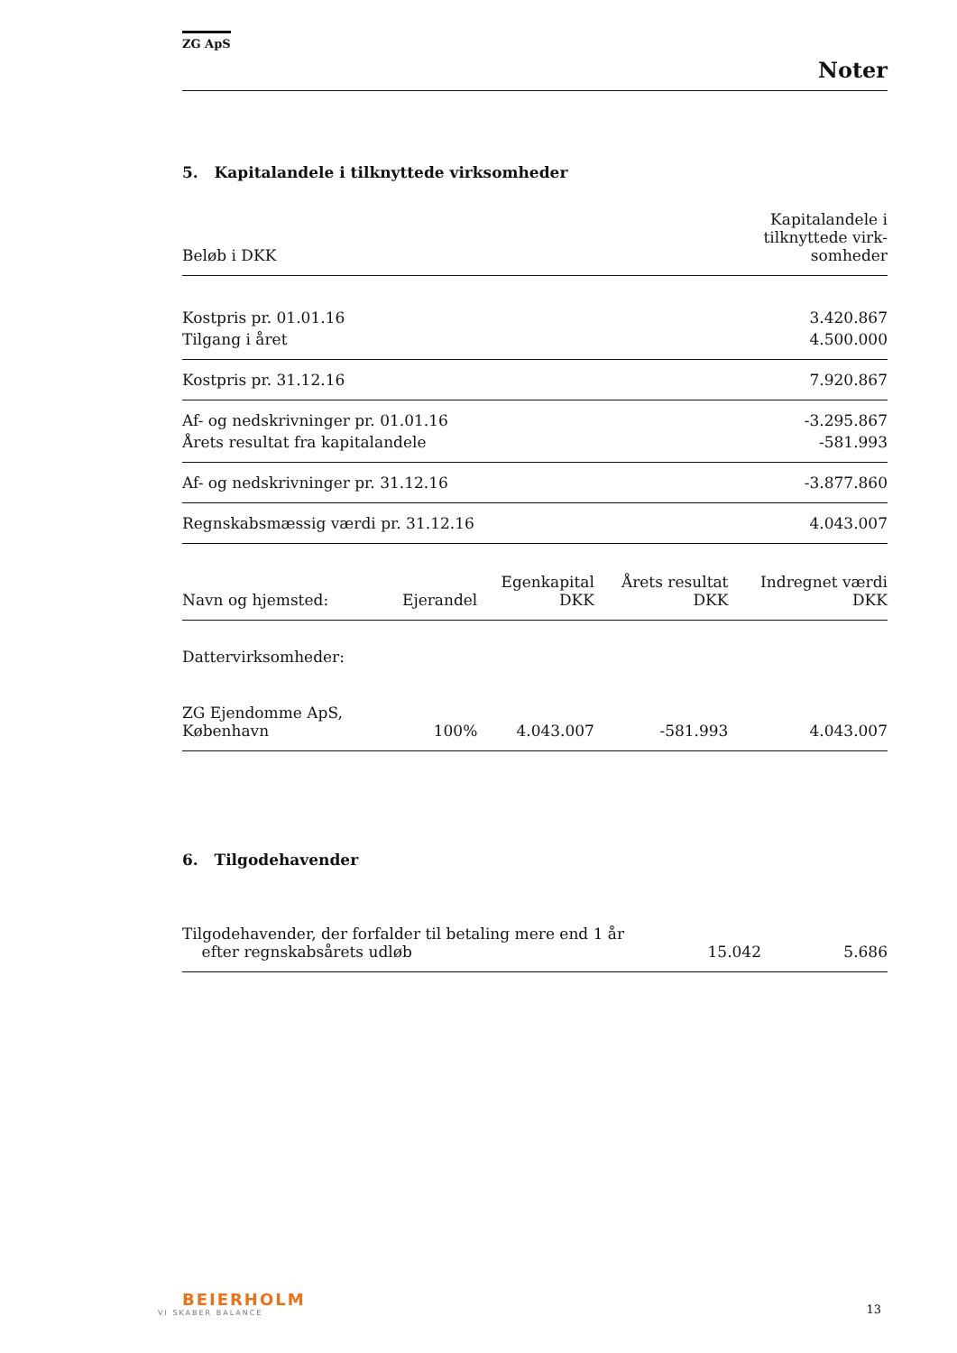ZG ApS
Noter
5. Kapitalandele i tilknyttede virksomheder
| Beløb i DKK | Kapitalandele i tilknyttede virk- somheder |
| --- | --- |
| Kostpris pr. 01.01.16 | 3.420.867 |
| Tilgang i året | 4.500.000 |
| Kostpris pr. 31.12.16 | 7.920.867 |
| Af- og nedskrivninger pr. 01.01.16 | -3.295.867 |
| Årets resultat fra kapitalandele | -581.993 |
| Af- og nedskrivninger pr. 31.12.16 | -3.877.860 |
| Regnskabsmæssig værdi pr. 31.12.16 | 4.043.007 |
| Navn og hjemsted: | Ejerandel | Egenkapital DKK | Årets resultat DKK | Indregnet værdi DKK |
| --- | --- | --- | --- | --- |
| Dattervirksomheder: | | | | |
| ZG Ejendomme ApS, København | 100% | 4.043.007 | -581.993 | 4.043.007 |
6. Tilgodehavender
| Tilgodehavender, der forfalder til betaling mere end 1 år efter regnskabsårets udløb | 15.042 | 5.686 |
BEIERHOLM
VI SKABER BALANCE
13